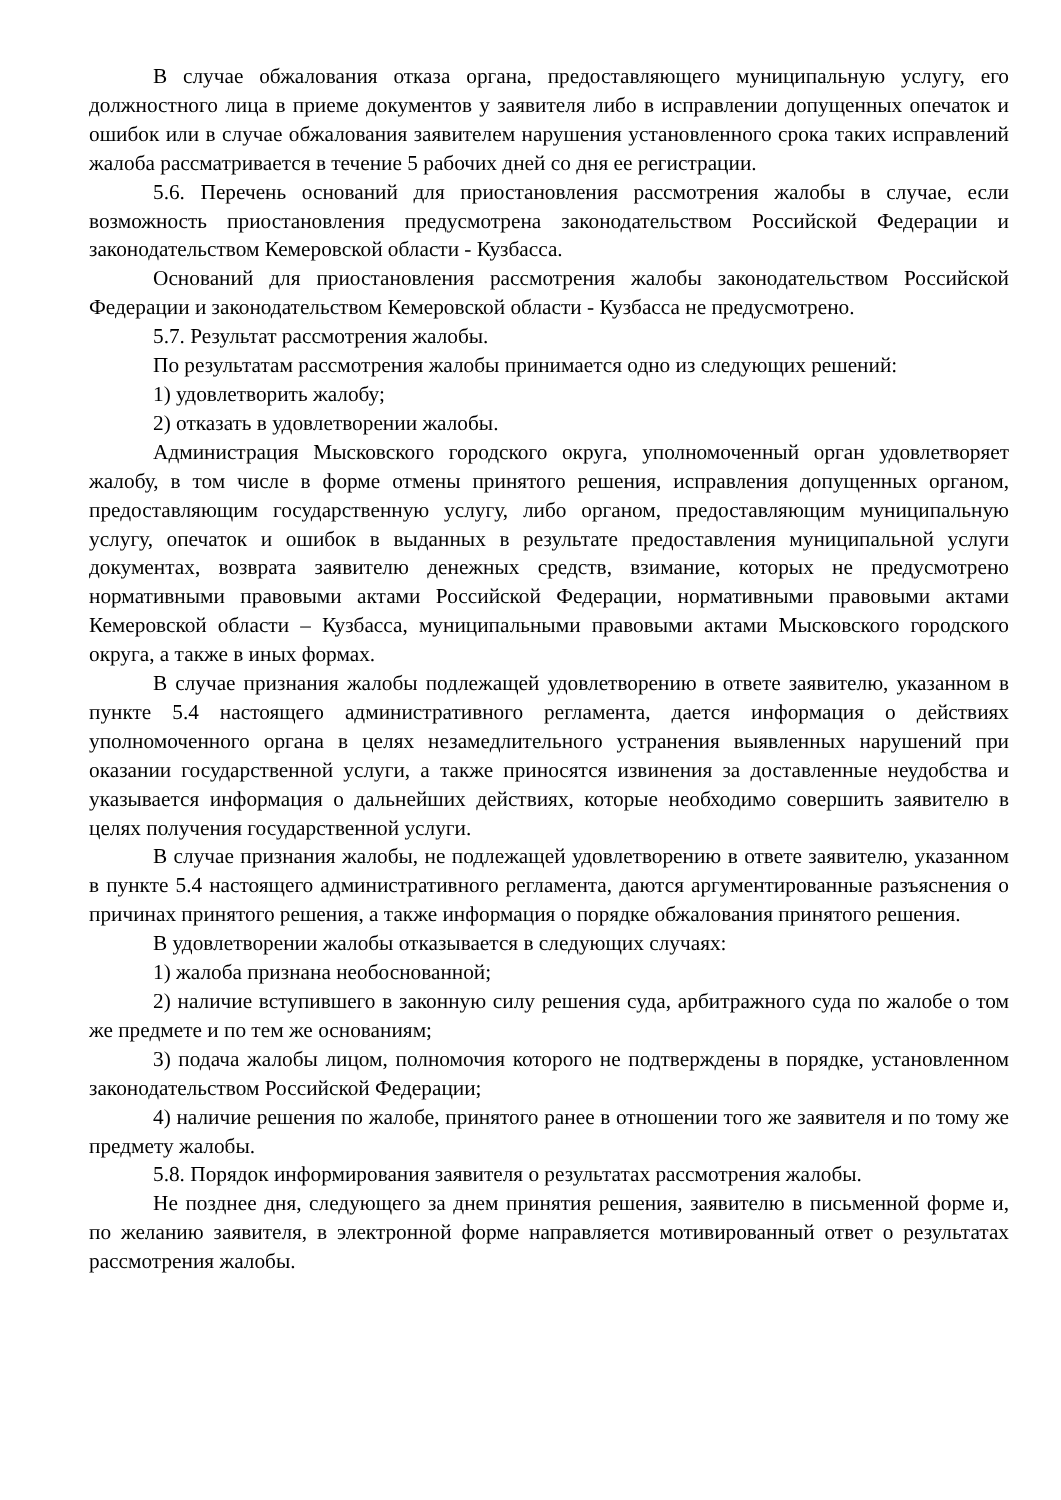В случае обжалования отказа органа, предоставляющего муниципальную услугу, его должностного лица в приеме документов у заявителя либо в исправлении допущенных опечаток и ошибок или в случае обжалования заявителем нарушения установленного срока таких исправлений жалоба рассматривается в течение 5 рабочих дней со дня ее регистрации.
5.6. Перечень оснований для приостановления рассмотрения жалобы в случае, если возможность приостановления предусмотрена законодательством Российской Федерации и законодательством Кемеровской области - Кузбасса.
Оснований для приостановления рассмотрения жалобы законодательством Российской Федерации и законодательством Кемеровской области - Кузбасса не предусмотрено.
5.7. Результат рассмотрения жалобы.
По результатам рассмотрения жалобы принимается одно из следующих решений:
1) удовлетворить жалобу;
2) отказать в удовлетворении жалобы.
Администрация Мысковского городского округа, уполномоченный орган удовлетворяет жалобу, в том числе в форме отмены принятого решения, исправления допущенных органом, предоставляющим государственную услугу, либо органом, предоставляющим муниципальную услугу, опечаток и ошибок в выданных в результате предоставления муниципальной услуги документах, возврата заявителю денежных средств, взимание, которых не предусмотрено нормативными правовыми актами Российской Федерации, нормативными правовыми актами Кемеровской области – Кузбасса, муниципальными правовыми актами Мысковского городского округа, а также в иных формах.
В случае признания жалобы подлежащей удовлетворению в ответе заявителю, указанном в пункте 5.4 настоящего административного регламента, дается информация о действиях уполномоченного органа в целях незамедлительного устранения выявленных нарушений при оказании государственной услуги, а также приносятся извинения за доставленные неудобства и указывается информация о дальнейших действиях, которые необходимо совершить заявителю в целях получения государственной услуги.
В случае признания жалобы, не подлежащей удовлетворению в ответе заявителю, указанном в пункте 5.4 настоящего административного регламента, даются аргументированные разъяснения о причинах принятого решения, а также информация о порядке обжалования принятого решения.
В удовлетворении жалобы отказывается в следующих случаях:
1) жалоба признана необоснованной;
2) наличие вступившего в законную силу решения суда, арбитражного суда по жалобе о том же предмете и по тем же основаниям;
3) подача жалобы лицом, полномочия которого не подтверждены в порядке, установленном законодательством Российской Федерации;
4) наличие решения по жалобе, принятого ранее в отношении того же заявителя и по тому же предмету жалобы.
5.8. Порядок информирования заявителя о результатах рассмотрения жалобы.
Не позднее дня, следующего за днем принятия решения, заявителю в письменной форме и, по желанию заявителя, в электронной форме направляется мотивированный ответ о результатах рассмотрения жалобы.